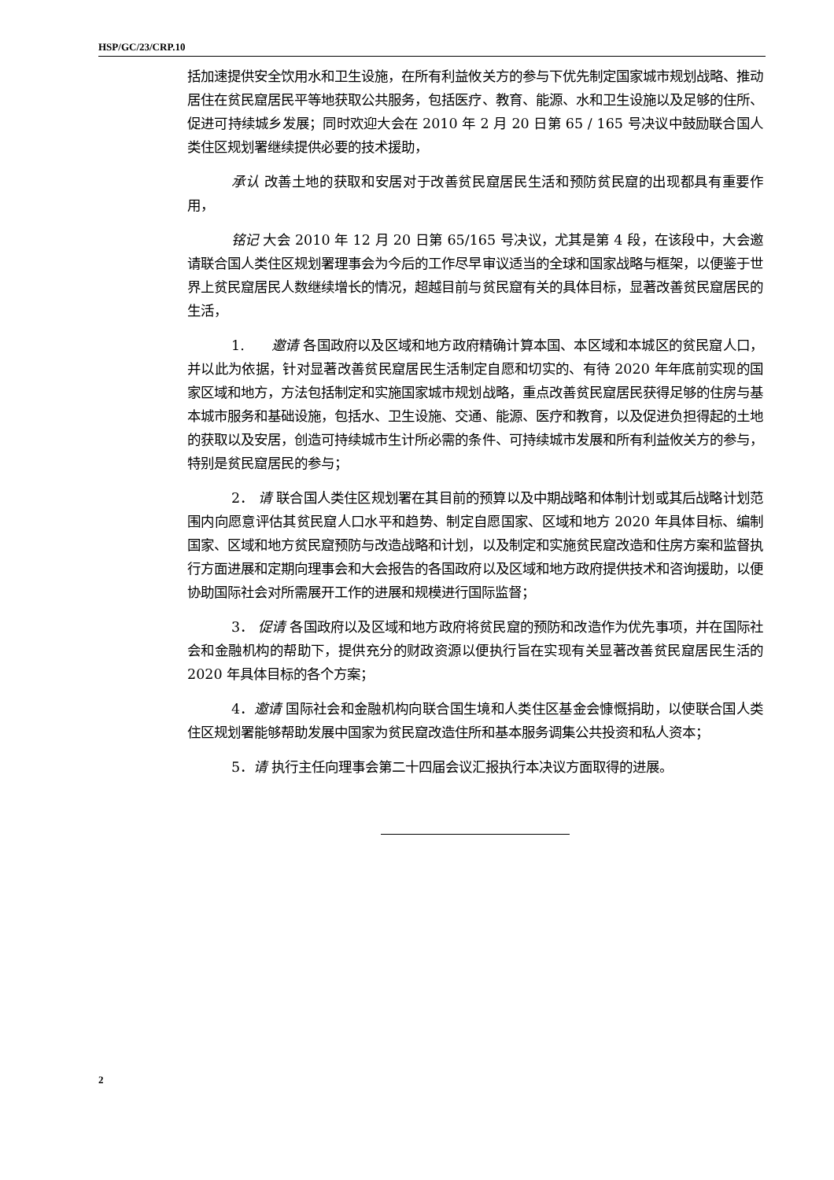HSP/GC/23/CRP.10
括加速提供安全饮用水和卫生设施，在所有利益攸关方的参与下优先制定国家城市规划战略、推动居住在贫民窟居民平等地获取公共服务，包括医疗、教育、能源、水和卫生设施以及足够的住所、促进可持续城乡发展；同时欢迎大会在 2010 年 2 月 20 日第 65 / 165 号决议中鼓励联合国人类住区规划署继续提供必要的技术援助，
承认 改善土地的获取和安居对于改善贫民窟居民生活和预防贫民窟的出现都具有重要作用，
铭记 大会 2010 年 12 月 20 日第 65/165 号决议，尤其是第 4 段，在该段中，大会邀请联合国人类住区规划署理事会为今后的工作尽早审议适当的全球和国家战略与框架，以便鉴于世界上贫民窟居民人数继续增长的情况，超越目前与贫民窟有关的具体目标，显著改善贫民窟居民的生活，
1. 邀请 各国政府以及区域和地方政府精确计算本国、本区域和本城区的贫民窟人口，并以此为依据，针对显著改善贫民窟居民生活制定自愿和切实的、有待 2020 年年底前实现的国家区域和地方，方法包括制定和实施国家城市规划战略，重点改善贫民窟居民获得足够的住房与基本城市服务和基础设施，包括水、卫生设施、交通、能源、医疗和教育，以及促进负担得起的土地的获取以及安居，创造可持续城市生计所必需的条件、可持续城市发展和所有利益攸关方的参与，特别是贫民窟居民的参与；
2． 请 联合国人类住区规划署在其目前的预算以及中期战略和体制计划或其后战略计划范围内向愿意评估其贫民窟人口水平和趋势、制定自愿国家、区域和地方 2020 年具体目标、编制国家、区域和地方贫民窟预防与改造战略和计划，以及制定和实施贫民窟改造和住房方案和监督执行方面进展和定期向理事会和大会报告的各国政府以及区域和地方政府提供技术和咨询援助，以便协助国际社会对所需展开工作的进展和规模进行国际监督；
3． 促请 各国政府以及区域和地方政府将贫民窟的预防和改造作为优先事项，并在国际社会和金融机构的帮助下，提供充分的财政资源以便执行旨在实现有关显著改善贫民窟居民生活的 2020 年具体目标的各个方案；
4．邀请 国际社会和金融机构向联合国生境和人类住区基金会慷慨捐助，以使联合国人类住区规划署能够帮助发展中国家为贫民窟改造住所和基本服务调集公共投资和私人资本；
5．请 执行主任向理事会第二十四届会议汇报执行本决议方面取得的进展。
2